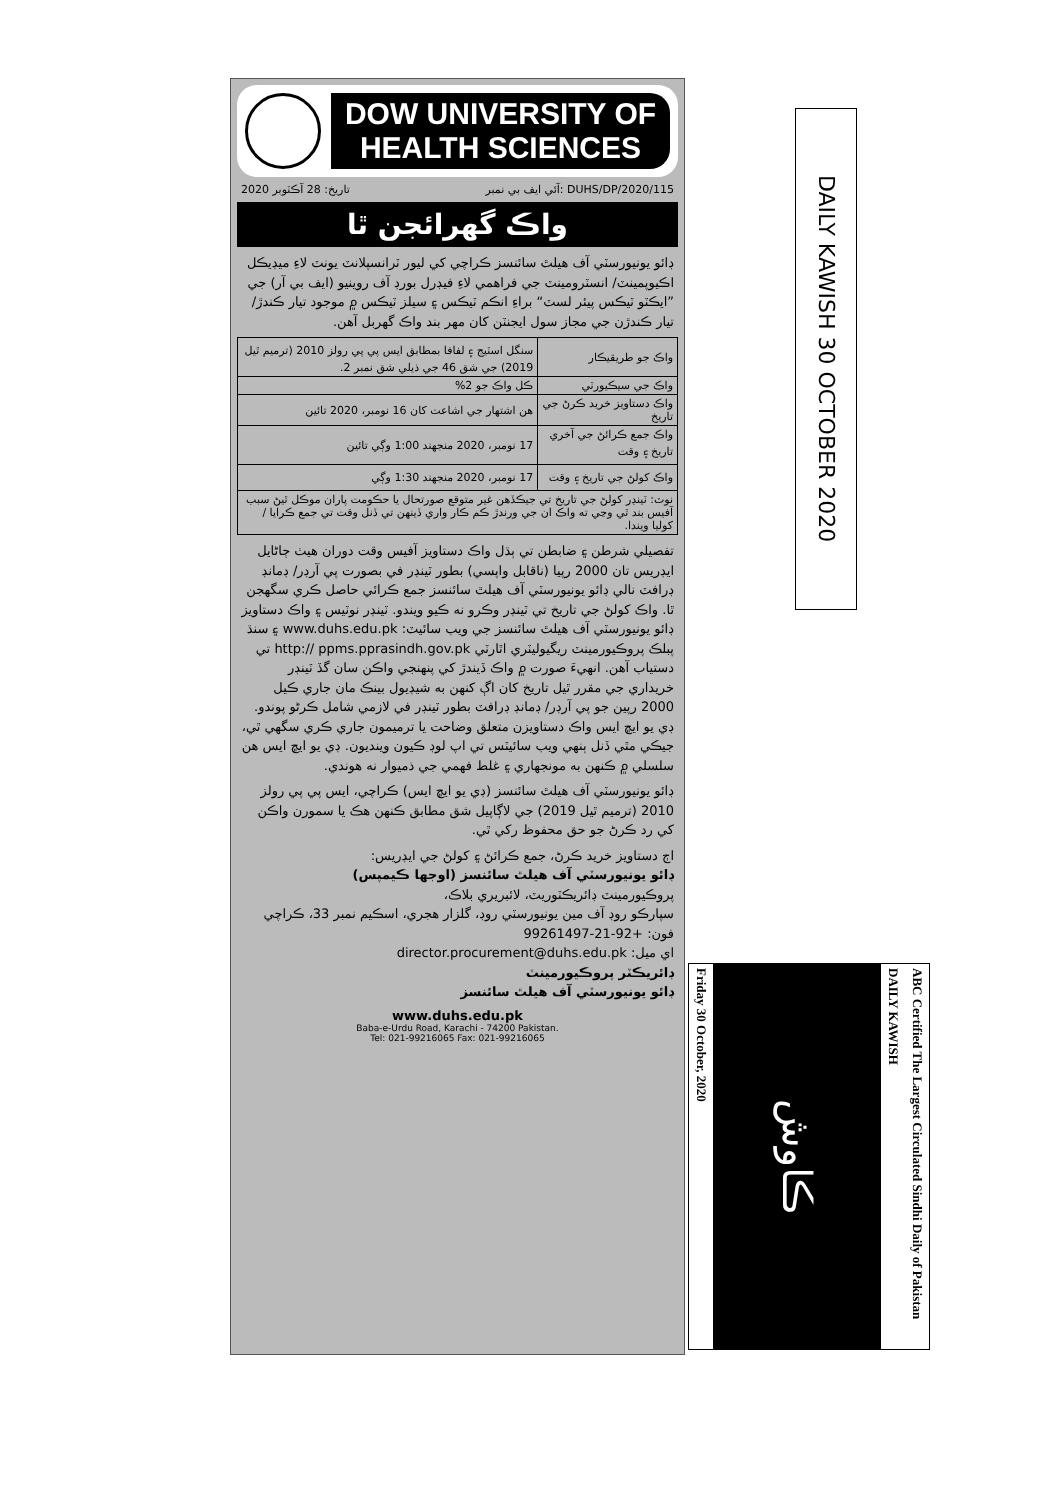DOW UNIVERSITY OF HEALTH SCIENCES
2020 تاريخ: 28 آڪٽوبر آئي ايف بي نمبر: DUHS/DP/2020/115
واڪ گهرائجن ٿا
ڊائو يونيورسٽي آف هيلٿ سائنسز ڪراچي کي ليور ٽرانسپلانٽ يونٽ لاءِ ميڊيڪل اڪيوپمينٽ/ انسٽرومينٽ جي فراهمي لاءِ فيڊرل بورڊ آف روينيو (ايف بي آر) جي ”ايڪٽو ٽيڪس پيئر لسٽ“ براءِ انڪم ٽيڪس ۽ سيلز ٽيڪس ۾ موجود تيار ڪندڙ/ تيار ڪندڙن جي مجاز سول ايجنٽن کان مهر بند واڪ گهربل آهن.
| واڪ جو طريقيڪار | سنگل اسٽيج ۽ لفافا بمطابق ايس پي پي رولز 2010 (ترميم ٿيل 2019) جي شق 46 جي ذيلي شق نمبر 2. |
| واڪ جي سيڪيورٽي | ڪل واڪ جو 2% |
| واڪ دستاويز خريد ڪرڻ جي تاريخ | هن اشتهار جي اشاعت کان 16 نومبر، 2020 تائين |
| واڪ جمع ڪرائڻ جي آخري تاريخ ۽ وقت | 17 نومبر، 2020 منجهند 1:00 وڳي تائين |
| واڪ کولڻ جي تاريخ ۽ وقت | 17 نومبر، 2020 منجهند 1:30 وڳي |
| نوٽ: ٽينڊر کولڻ جي تاريخ تي جيڪڏهن غير متوقع صورتحال يا حڪومت پاران موڪل ٿيڻ سبب آفيس بند ٿي وڃي ته واڪ ان جي ورندڙ ڪم ڪار واري ڏينهن تي ڏنل وقت تي جمع ڪرايا / کوليا ويندا. | |
تفصيلي شرطن ۽ ضابطن تي ٻڌل واڪ دستاويز آفيس وقت دوران هيٺ ڄاڻايل ايڊريس تان 2000 رپيا (ناقابل واپسي) بطور ٽينڊر في بصورت پي آرڊر/ ڊمانڊ ڊرافٽ نالي ڊائو يونيورسٽي آف هيلٿ سائنسز جمع ڪرائي حاصل ڪري سگهجن ٿا. واڪ کولڻ جي تاريخ تي ٽينڊر وڪرو نه ڪيو ويندو. ٽينڊر نوٽيس ۽ واڪ دستاويز ڊائو يونيورسٽي آف هيلٿ سائنسز جي ويب سائيٽ: www.duhs.edu.pk ۽ سنڌ پبلڪ پروڪيورمينٽ ريگيوليٽري اٿارٽي http:// ppms.pprasindh.gov.pk تي دستياب آهن. انهيءَ صورت ۾ واڪ ڏيندڙ کي پنهنجي واڪن سان گڏ ٽينڊر خريداري جي مقرر ٿيل تاريخ کان اڳ کنهن به شيڊيول بينڪ مان جاري ڪيل 2000 رپين جو پي آرڊر/ ڊمانڊ ڊرافٽ بطور ٽينڊر في لازمي شامل ڪرڻو پوندو. ڊي يو ايڇ ايس واڪ دستاويزن متعلق وضاحت يا ترميمون جاري ڪري سگهي ٿي، جيڪي مٿي ڏنل ٻنهي ويب سائيٽس تي اپ لوڊ ڪيون وينديون. ڊي يو ايڇ ايس هن سلسلي ۾ ڪنهن به مونجهاري ۽ غلط فهمي جي ذميوار نه هوندي.
ڊائو يونيورسٽي آف هيلٿ سائنسز (ڊي يو ايڇ ايس) ڪراچي، ايس پي پي رولز 2010 (ترميم ٿيل 2019) جي لاڳاپيل شق مطابق ڪنهن هڪ يا سمورن واڪن کي رد ڪرڻ جو حق محفوظ رکي ٿي.
اڄ دستاويز خريد ڪرڻ، جمع ڪرائڻ ۽ کولڻ جي ايڊريس:
ڊائو يونيورسٽي آف هيلٿ سائنسز (اوجها ڪيمپس)
پروڪيورمينٽ ڊائريڪٽوريٽ، لائبريري بلاڪ،
سپارڪو روڊ آف مين يونيورسٽي روڊ، گلزار هجري، اسڪيم نمبر 33، ڪراچي
فون: +92-21-99261497
اي ميل: director.procurement@duhs.edu.pk
ڊائريڪٽر پروڪيورمينٽ
ڊائو يونيورسٽي آف هيلٿ سائنسز
www.duhs.edu.pk
Baba-e-Urdu Road, Karachi - 74200 Pakistan.
Tel: 021-99216065 Fax: 021-99216065
DAILY KAWISH 30 OCTOBER 2020
Friday 30 October, 2020
ڪاوش
DAILY KAWISH
ABC Certified The Largest Circulated Sindhi Daily of Pakistan